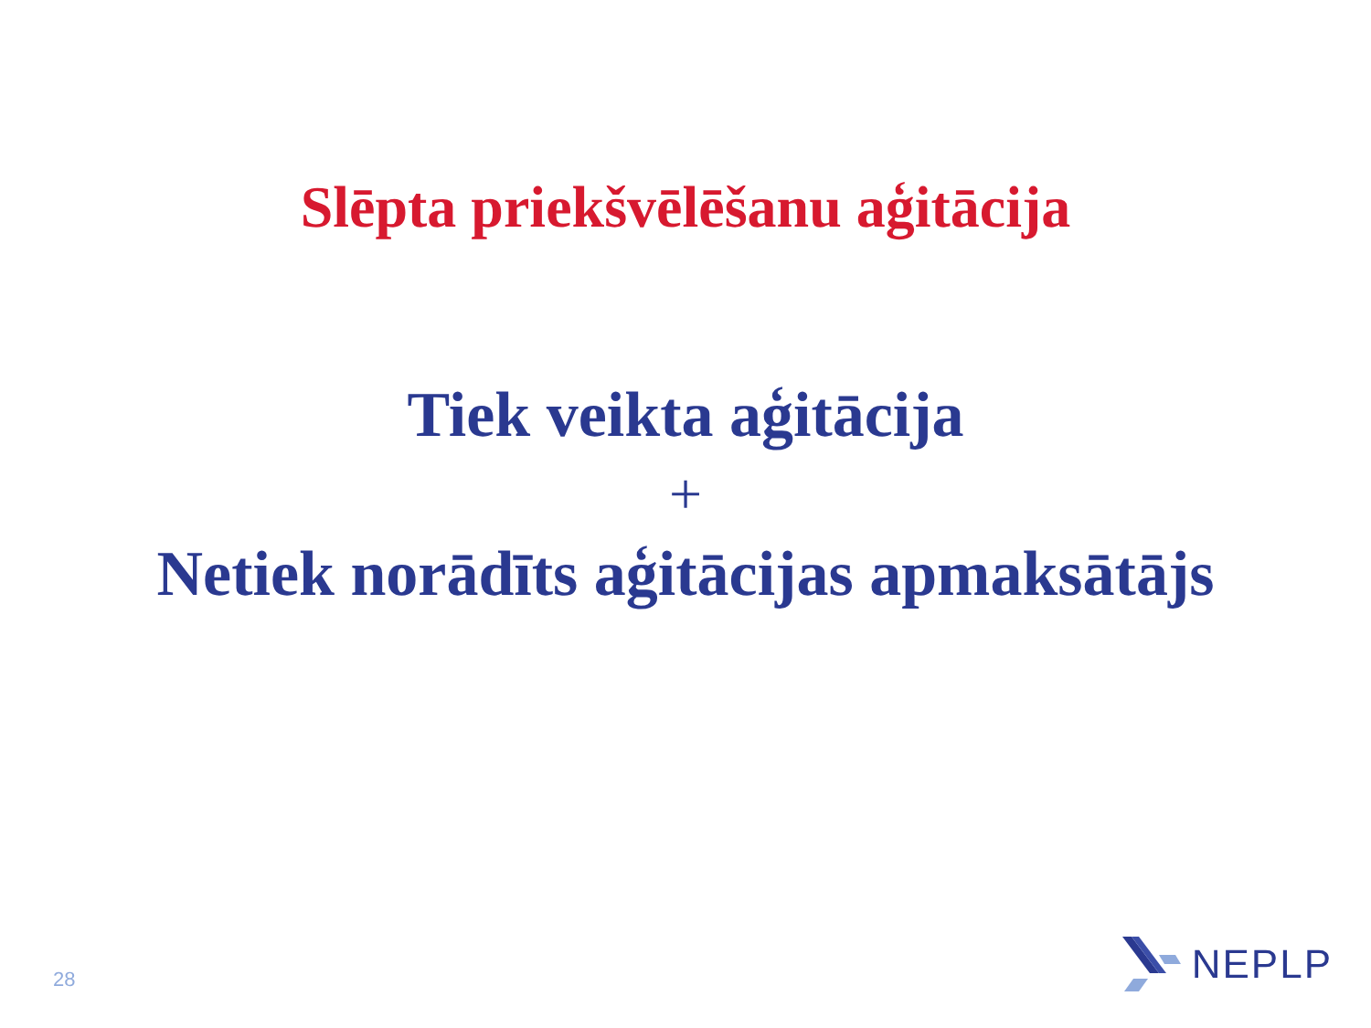Slēpta priekšvēlēšanu aģitācija
Tiek veikta aģitācija
+
Netiek norādīts aģitācijas apmaksātājs
28
NEPLP